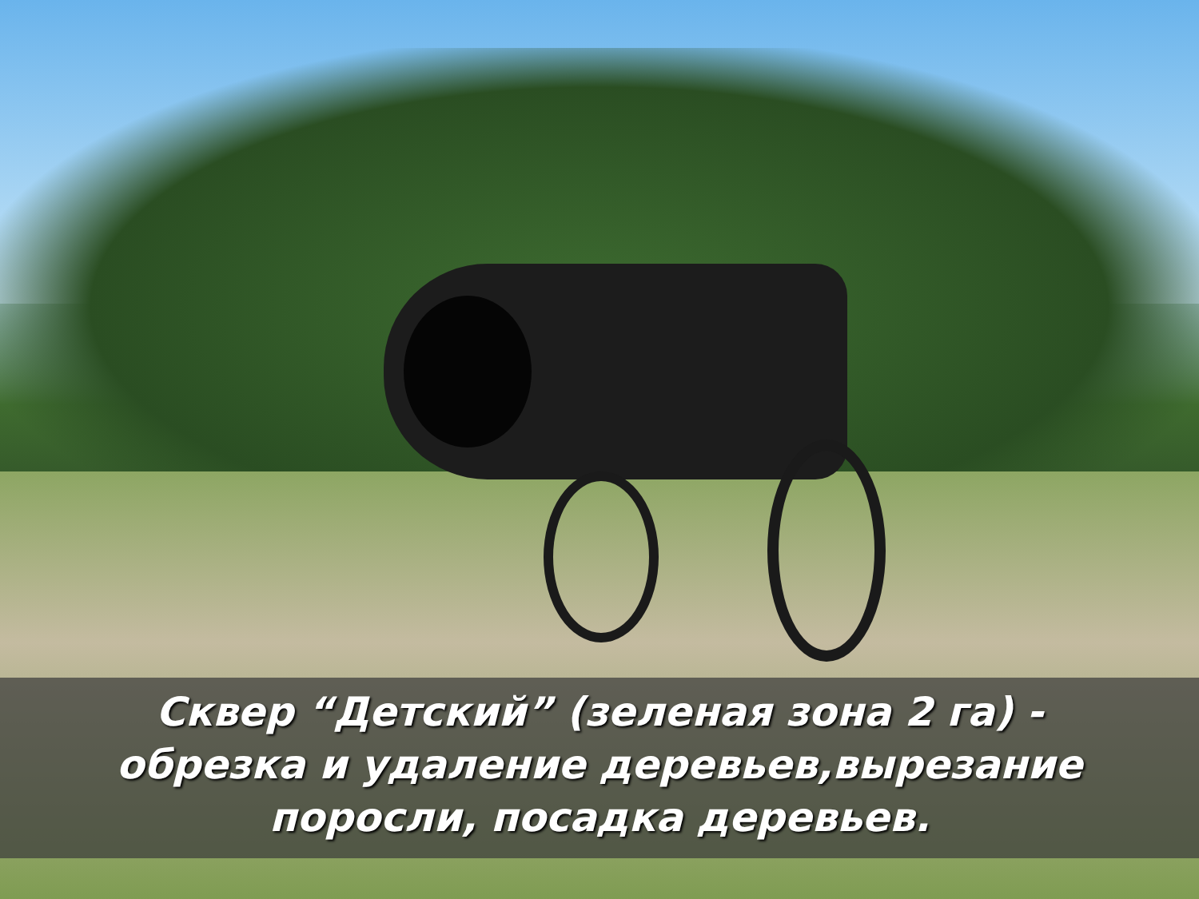Сквер “Детский” (зеленая зона 2 га) -
обрезка и удаление деревьев,вырезание
поросли, посадка деревьев.